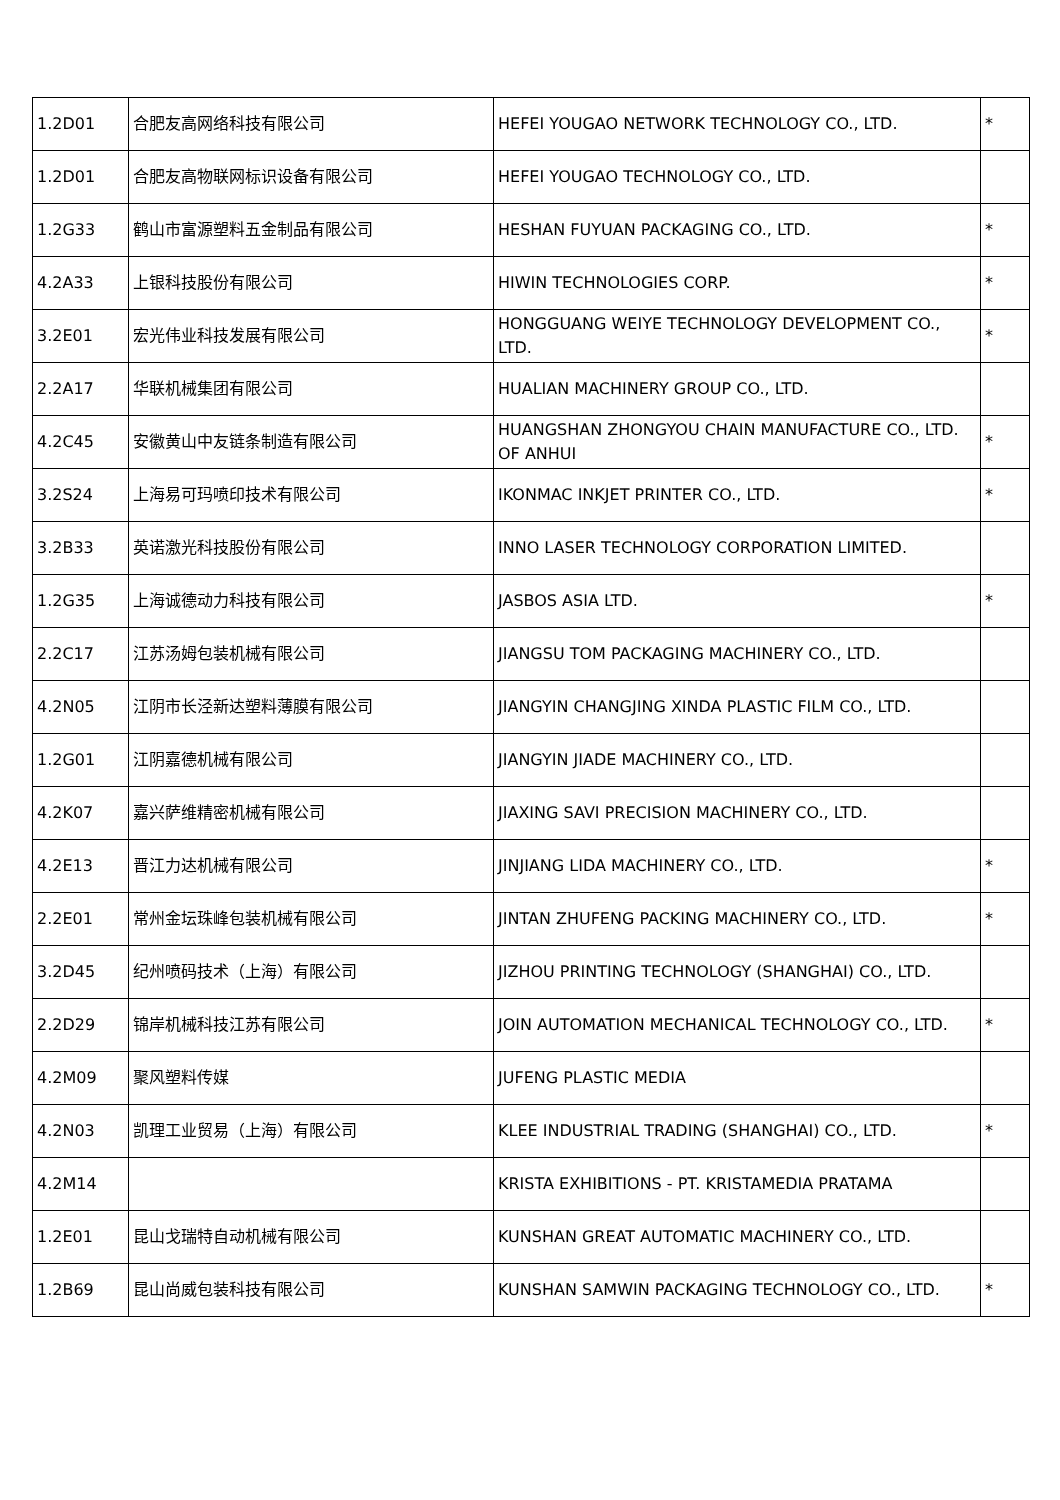| 1.2D01 | 合肥友高网络科技有限公司 | HEFEI YOUGAO NETWORK TECHNOLOGY CO., LTD. | * |
| 1.2D01 | 合肥友高物联网标识设备有限公司 | HEFEI YOUGAO TECHNOLOGY CO., LTD. | |
| 1.2G33 | 鹤山市富源塑料五金制品有限公司 | HESHAN FUYUAN PACKAGING CO., LTD. | * |
| 4.2A33 | 上银科技股份有限公司 | HIWIN TECHNOLOGIES CORP. | * |
| 3.2E01 | 宏光伟业科技发展有限公司 | HONGGUANG WEIYE TECHNOLOGY DEVELOPMENT CO., LTD. | * |
| 2.2A17 | 华联机械集团有限公司 | HUALIAN MACHINERY GROUP CO., LTD. | |
| 4.2C45 | 安徽黄山中友链条制造有限公司 | HUANGSHAN ZHONGYOU CHAIN MANUFACTURE CO., LTD. OF ANHUI | * |
| 3.2S24 | 上海易可玛喷印技术有限公司 | IKONMAC INKJET PRINTER CO., LTD. | * |
| 3.2B33 | 英诺激光科技股份有限公司 | INNO LASER TECHNOLOGY CORPORATION LIMITED. | |
| 1.2G35 | 上海诚德动力科技有限公司 | JASBOS ASIA LTD. | * |
| 2.2C17 | 江苏汤姆包装机械有限公司 | JIANGSU TOM PACKAGING MACHINERY CO., LTD. | |
| 4.2N05 | 江阴市长泾新达塑料薄膜有限公司 | JIANGYIN CHANGJING XINDA PLASTIC FILM CO., LTD. | |
| 1.2G01 | 江阴嘉德机械有限公司 | JIANGYIN JIADE MACHINERY CO., LTD. | |
| 4.2K07 | 嘉兴萨维精密机械有限公司 | JIAXING SAVI PRECISION MACHINERY CO., LTD. | |
| 4.2E13 | 晋江力达机械有限公司 | JINJIANG LIDA MACHINERY CO., LTD. | * |
| 2.2E01 | 常州金坛珠峰包装机械有限公司 | JINTAN ZHUFENG PACKING MACHINERY CO., LTD. | * |
| 3.2D45 | 纪州喷码技术（上海）有限公司 | JIZHOU PRINTING TECHNOLOGY (SHANGHAI) CO., LTD. | |
| 2.2D29 | 锦岸机械科技江苏有限公司 | JOIN AUTOMATION MECHANICAL TECHNOLOGY CO., LTD. | * |
| 4.2M09 | 聚风塑料传媒 | JUFENG PLASTIC MEDIA | |
| 4.2N03 | 凯理工业贸易（上海）有限公司 | KLEE INDUSTRIAL TRADING (SHANGHAI) CO., LTD. | * |
| 4.2M14 | | KRISTA EXHIBITIONS - PT. KRISTAMEDIA PRATAMA | |
| 1.2E01 | 昆山戈瑞特自动机械有限公司 | KUNSHAN GREAT AUTOMATIC MACHINERY CO., LTD. | |
| 1.2B69 | 昆山尚威包装科技有限公司 | KUNSHAN SAMWIN PACKAGING TECHNOLOGY CO., LTD. | * |